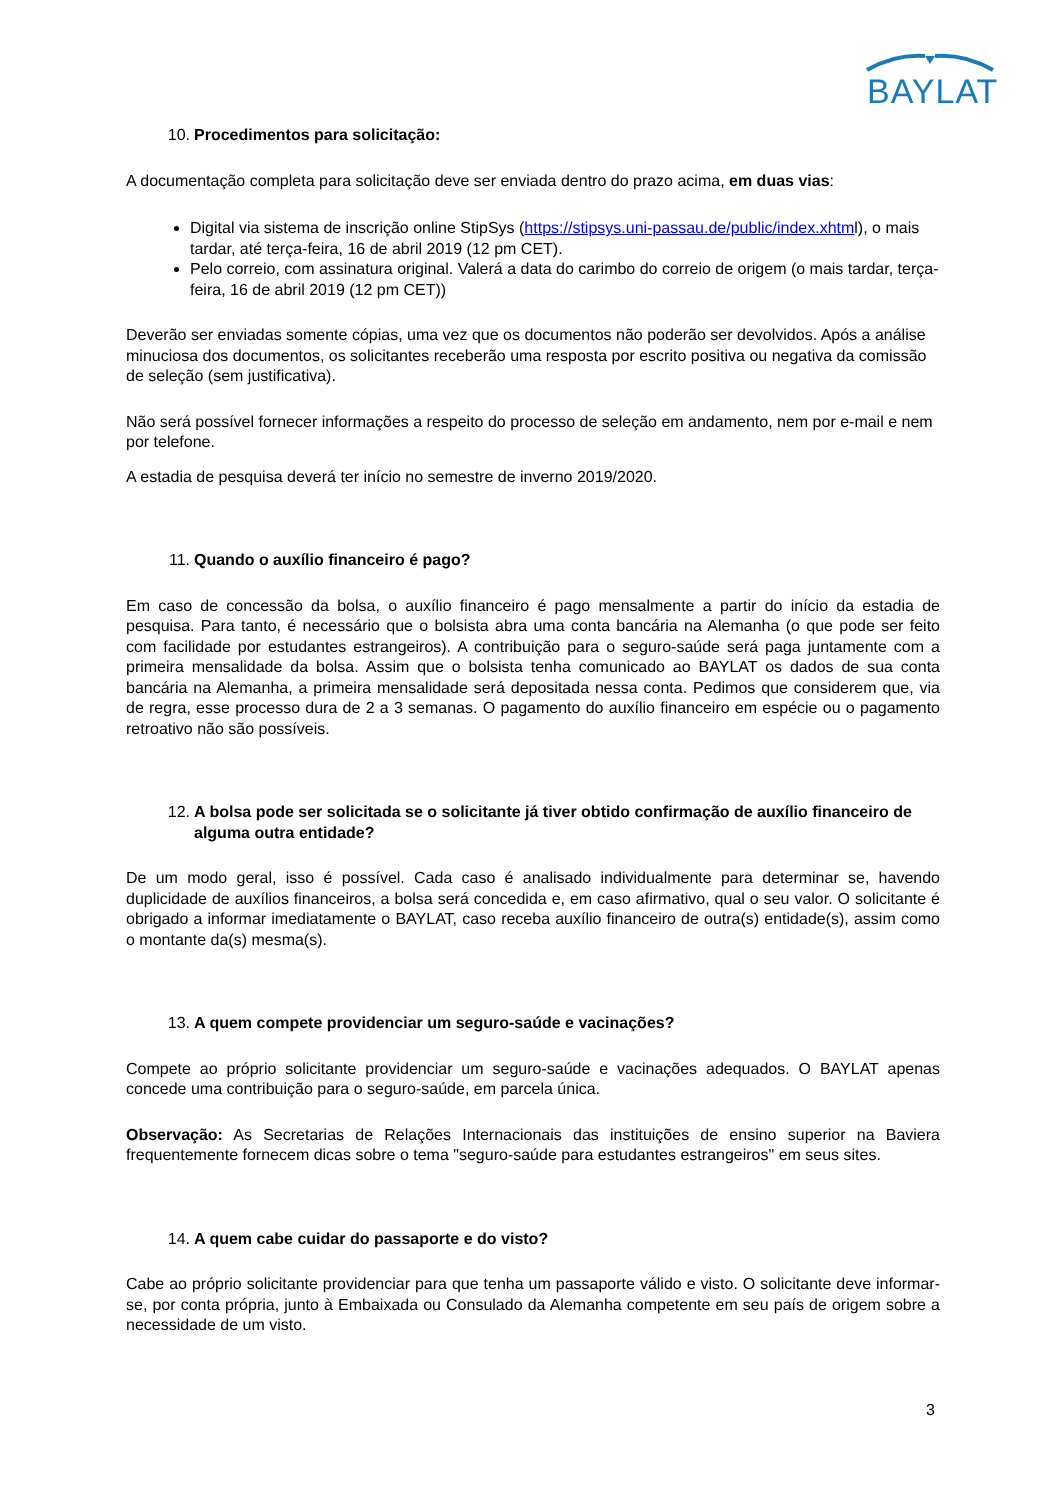BAYLAT
10. Procedimentos para solicitação:
A documentação completa para solicitação deve ser enviada dentro do prazo acima, em duas vias:
Digital via sistema de inscrição online StipSys (https://stipsys.uni-passau.de/public/index.xhtml), o mais tardar, até terça-feira, 16 de abril 2019 (12 pm CET).
Pelo correio, com assinatura original. Valerá a data do carimbo do correio de origem (o mais tardar, terça-feira, 16 de abril 2019 (12 pm CET))
Deverão ser enviadas somente cópias, uma vez que os documentos não poderão ser devolvidos. Após a análise minuciosa dos documentos, os solicitantes receberão uma resposta por escrito positiva ou negativa da comissão de seleção (sem justificativa).
Não será possível fornecer informações a respeito do processo de seleção em andamento, nem por e-mail e nem por telefone.
A estadia de pesquisa deverá ter início no semestre de inverno 2019/2020.
11. Quando o auxílio financeiro é pago?
Em caso de concessão da bolsa, o auxílio financeiro é pago mensalmente a partir do início da estadia de pesquisa. Para tanto, é necessário que o bolsista abra uma conta bancária na Alemanha (o que pode ser feito com facilidade por estudantes estrangeiros). A contribuição para o seguro-saúde será paga juntamente com a primeira mensalidade da bolsa. Assim que o bolsista tenha comunicado ao BAYLAT os dados de sua conta bancária na Alemanha, a primeira mensalidade será depositada nessa conta. Pedimos que considerem que, via de regra, esse processo dura de 2 a 3 semanas. O pagamento do auxílio financeiro em espécie ou o pagamento retroativo não são possíveis.
12. A bolsa pode ser solicitada se o solicitante já tiver obtido confirmação de auxílio financeiro de alguma outra entidade?
De um modo geral, isso é possível. Cada caso é analisado individualmente para determinar se, havendo duplicidade de auxílios financeiros, a bolsa será concedida e, em caso afirmativo, qual o seu valor. O solicitante é obrigado a informar imediatamente o BAYLAT, caso receba auxílio financeiro de outra(s) entidade(s), assim como o montante da(s) mesma(s).
13. A quem compete providenciar um seguro-saúde e vacinações?
Compete ao próprio solicitante providenciar um seguro-saúde e vacinações adequados. O BAYLAT apenas concede uma contribuição para o seguro-saúde, em parcela única.
Observação: As Secretarias de Relações Internacionais das instituições de ensino superior na Baviera frequentemente fornecem dicas sobre o tema "seguro-saúde para estudantes estrangeiros" em seus sites.
14. A quem cabe cuidar do passaporte e do visto?
Cabe ao próprio solicitante providenciar para que tenha um passaporte válido e visto. O solicitante deve informar-se, por conta própria, junto à Embaixada ou Consulado da Alemanha competente em seu país de origem sobre a necessidade de um visto.
3